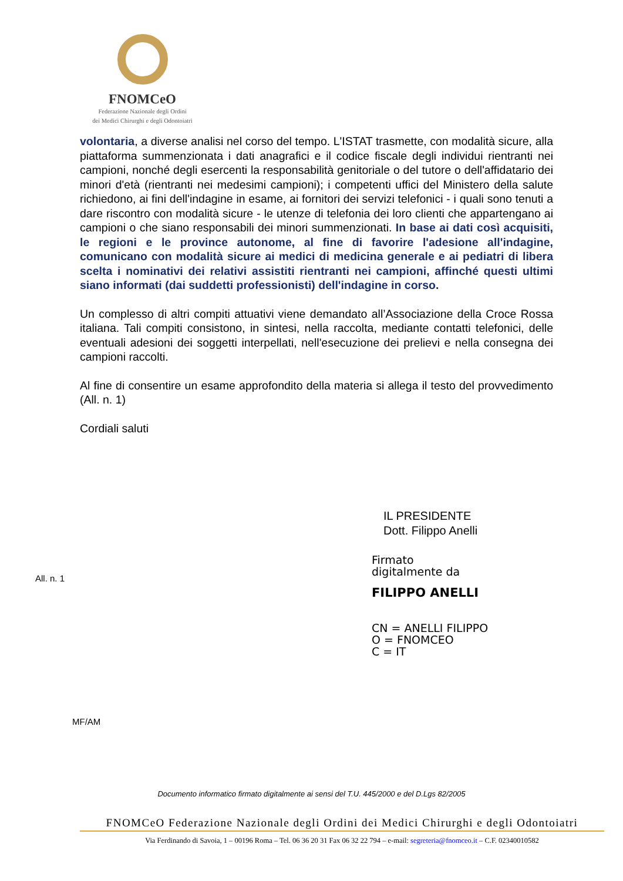FNOMCeO
Federazione Nazionale degli Ordini
dei Medici Chirurghi e degli Odontoiatri
volontaria, a diverse analisi nel corso del tempo. L'ISTAT trasmette, con modalità sicure, alla piattaforma summenzionata i dati anagrafici e il codice fiscale degli individui rientranti nei campioni, nonché degli esercenti la responsabilità genitoriale o del tutore o dell'affidatario dei minori d'età (rientranti nei medesimi campioni); i competenti uffici del Ministero della salute richiedono, ai fini dell'indagine in esame, ai fornitori dei servizi telefonici - i quali sono tenuti a dare riscontro con modalità sicure - le utenze di telefonia dei loro clienti che appartengano ai campioni o che siano responsabili dei minori summenzionati. In base ai dati così acquisiti, le regioni e le province autonome, al fine di favorire l'adesione all'indagine, comunicano con modalità sicure ai medici di medicina generale e ai pediatri di libera scelta i nominativi dei relativi assistiti rientranti nei campioni, affinché questi ultimi siano informati (dai suddetti professionisti) dell'indagine in corso.
Un complesso di altri compiti attuativi viene demandato all’Associazione della Croce Rossa italiana. Tali compiti consistono, in sintesi, nella raccolta, mediante contatti telefonici, delle eventuali adesioni dei soggetti interpellati, nell'esecuzione dei prelievi e nella consegna dei campioni raccolti.
Al fine di consentire un esame approfondito della materia si allega il testo del provvedimento (All. n. 1)
Cordiali saluti
IL PRESIDENTE
Dott. Filippo Anelli
Firmato
digitalmente da
FILIPPO ANELLI
CN = ANELLI FILIPPO
O = FNOMCEO
C = IT
All. n. 1
MF/AM
Documento informatico firmato digitalmente ai sensi del T.U. 445/2000 e del D.Lgs 82/2005
FNOMCeO Federazione Nazionale degli Ordini dei Medici Chirurghi e degli Odontoiatri
Via Ferdinando di Savoia, 1 – 00196 Roma – Tel. 06 36 20 31 Fax 06 32 22 794 – e-mail: segreteria@fnomceo.it – C.F. 02340010582